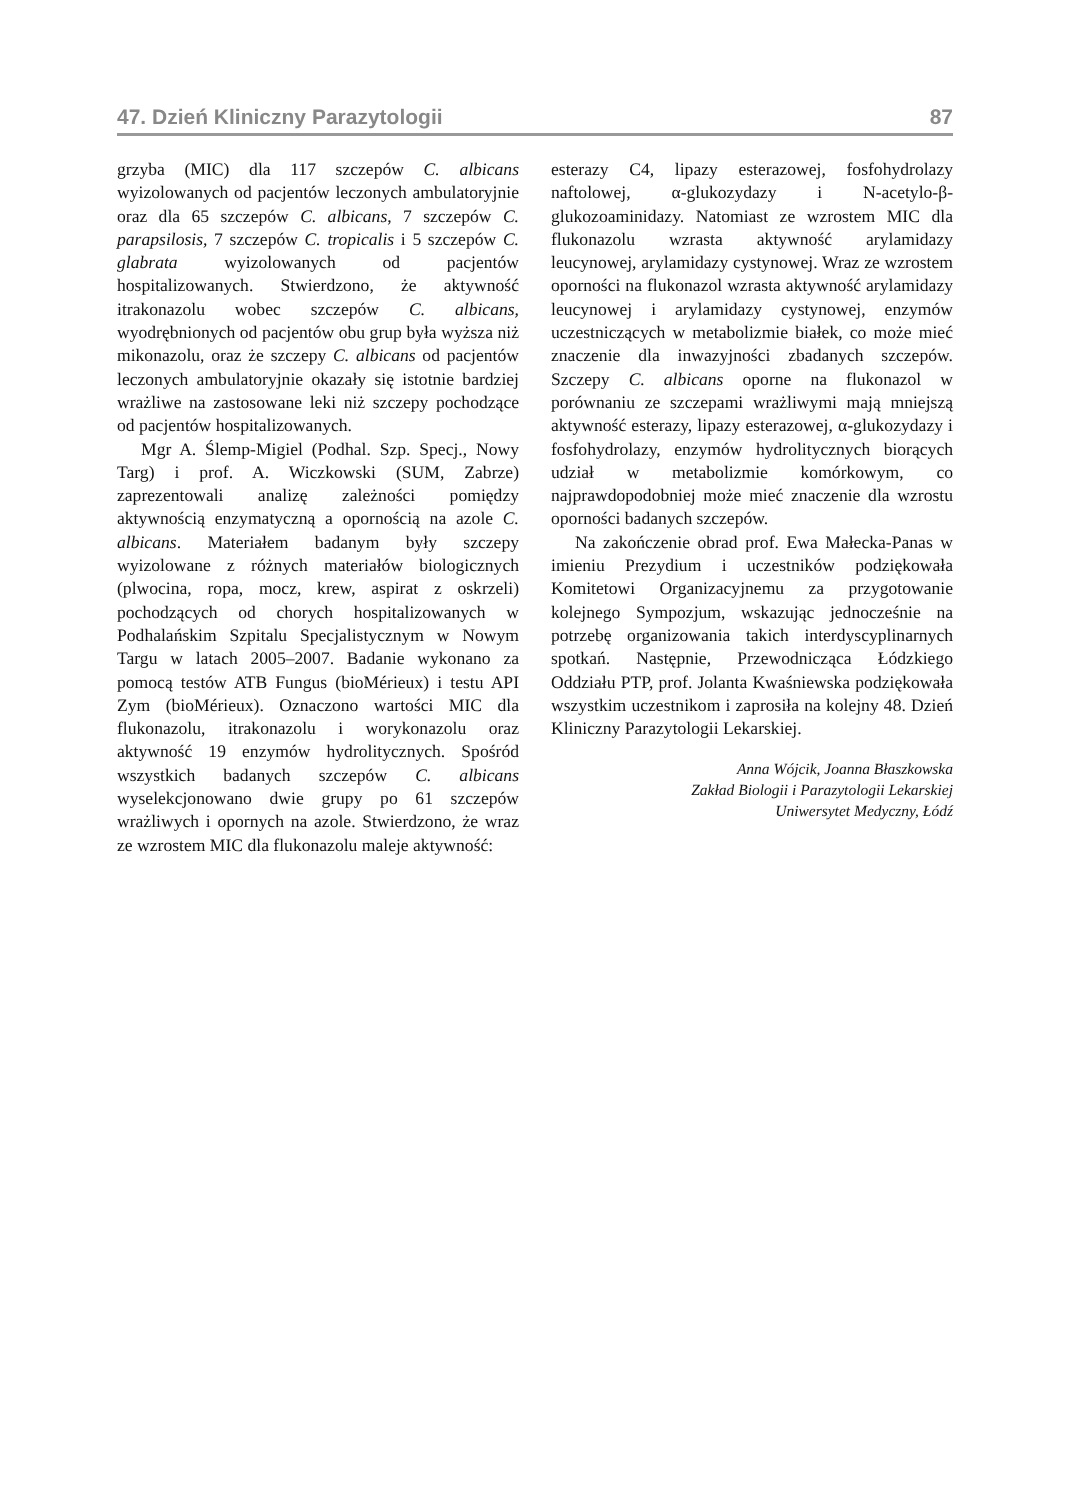47. Dzień Kliniczny Parazytologii 87
grzyba (MIC) dla 117 szczepów C. albicans wyizolowanych od pacjentów leczonych ambulatoryjnie oraz dla 65 szczepów C. albicans, 7 szczepów C. parapsilosis, 7 szczepów C. tropicalis i 5 szczepów C. glabrata wyizolowanych od pacjentów hospitalizowanych. Stwierdzono, że aktywność itrakonazolu wobec szczepów C. albicans, wyodrębnionych od pacjentów obu grup była wyższa niż mikonazolu, oraz że szczepy C. albicans od pacjentów leczonych ambulatoryjnie okazały się istotnie bardziej wrażliwe na zastosowane leki niż szczepy pochodzące od pacjentów hospitalizowanych.
Mgr A. Ślemp-Migiel (Podhal. Szp. Specj., Nowy Targ) i prof. A. Wiczkowski (SUM, Zabrze) zaprezentowali analizę zależności pomiędzy aktywnością enzymatyczną a opornością na azole C. albicans. Materiałem badanym były szczepy wyizolowane z różnych materiałów biologicznych (plwocina, ropa, mocz, krew, aspirat z oskrzeli) pochodzących od chorych hospitalizowanych w Podhalańskim Szpitalu Specjalistycznym w Nowym Targu w latach 2005–2007. Badanie wykonano za pomocą testów ATB Fungus (bioMérieux) i testu API Zym (bioMérieux). Oznaczono wartości MIC dla flukonazolu, itrakonazolu i worykonazolu oraz aktywność 19 enzymów hydrolitycznych. Spośród wszystkich badanych szczepów C. albicans wyselekcjonowano dwie grupy po 61 szczepów wrażliwych i opornych na azole. Stwierdzono, że wraz ze wzrostem MIC dla flukonazolu maleje aktywność:
esterazy C4, lipazy esterazowej, fosfohydrolazy naftolowej, α-glukozydazy i N-acetylo-β-glukozoaminidazy. Natomiast ze wzrostem MIC dla flukonazolu wzrasta aktywność arylamidazy leucynowej, arylamidazy cystynowej. Wraz ze wzrostem oporności na flukonazol wzrasta aktywność arylamidazy leucynowej i arylamidazy cystynowej, enzymów uczestniczących w metabolizmie białek, co może mieć znaczenie dla inwazyjności zbadanych szczepów. Szczepy C. albicans oporne na flukonazol w porównaniu ze szczepami wrażliwymi mają mniejszą aktywność esterazy, lipazy esterazowej, α-glukozydazy i fosfohydrolazy, enzymów hydrolitycznych biorących udział w metabolizmie komórkowym, co najprawdopodobniej może mieć znaczenie dla wzrostu oporności badanych szczepów.
Na zakończenie obrad prof. Ewa Małecka-Panas w imieniu Prezydium i uczestników podziękowała Komitetowi Organizacyjnemu za przygotowanie kolejnego Sympozjum, wskazując jednocześnie na potrzebę organizowania takich interdyscyplinarnych spotkań. Następnie, Przewodnicząca Łódzkiego Oddziału PTP, prof. Jolanta Kwaśniewska podziękowała wszystkim uczestnikom i zaprosiła na kolejny 48. Dzień Kliniczny Parazytologii Lekarskiej.
Anna Wójcik, Joanna Błaszkowska
Zakład Biologii i Parazytologii Lekarskiej
Uniwersytet Medyczny, Łódź